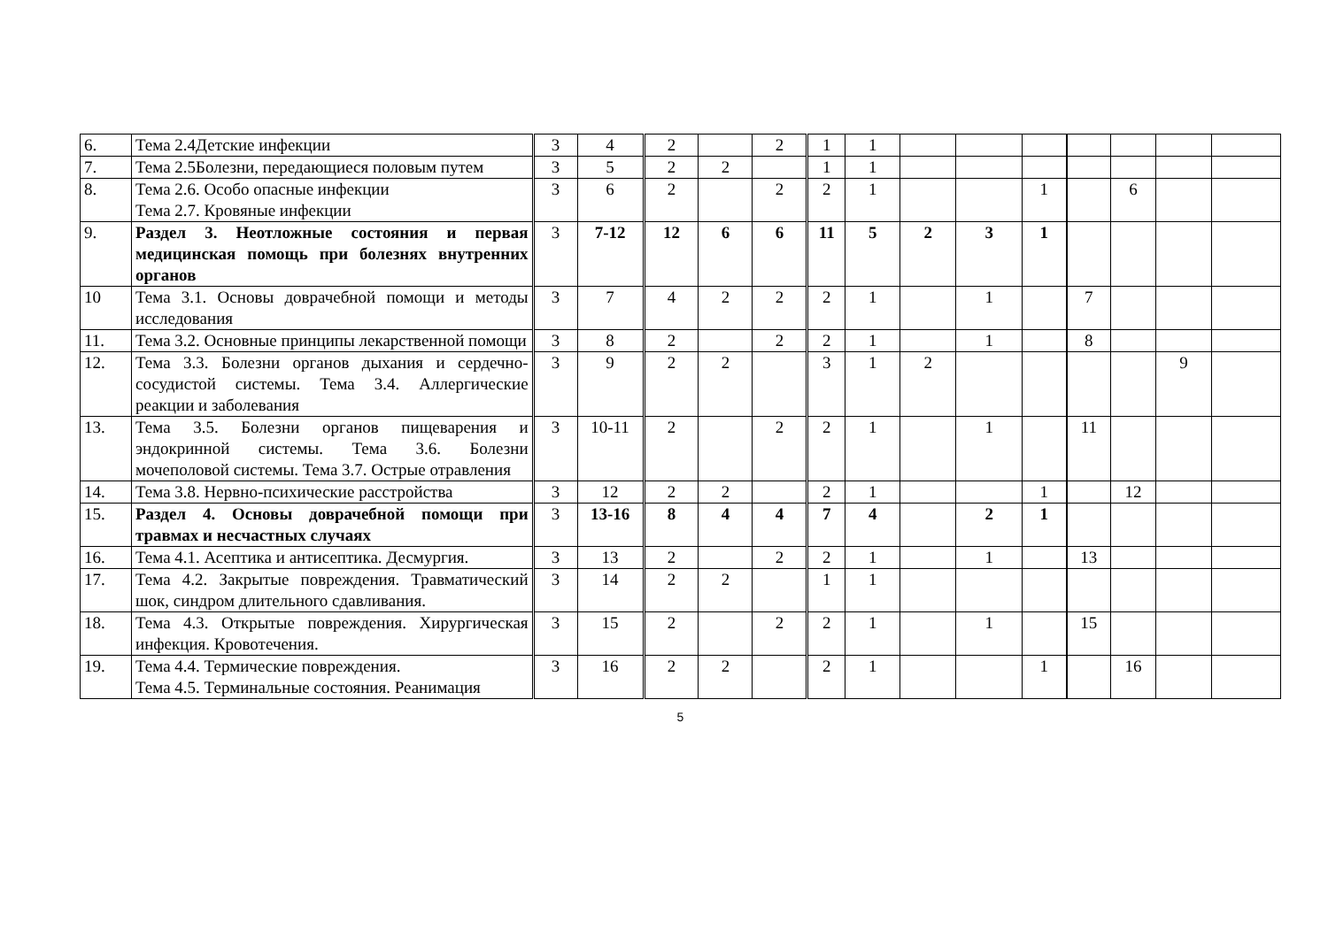| 6. | Тема 2.4Детские инфекции | 3 | 4 | 2 | | 2 | 1 | 1 | | | | | | | |
| 7. | Тема 2.5Болезни, передающиеся половым путем | 3 | 5 | 2 | 2 | | 1 | 1 | | | | | | | |
| 8. | Тема 2.6. Особо опасные инфекции Тема 2.7. Кровяные инфекции | 3 | 6 | 2 | | 2 | 2 | 1 | | | 1 | | 6 | | |
| 9. | Раздел 3. Неотложные состояния и первая медицинская помощь при болезнях внутренних органов | 3 | 7-12 | 12 | 6 | 6 | 11 | 5 | 2 | 3 | 1 | | | | |
| 10 | Тема 3.1. Основы доврачебной помощи и методы исследования | 3 | 7 | 4 | 2 | 2 | 2 | 1 | | 1 | | 7 | | | |
| 11. | Тема 3.2. Основные принципы лекарственной помощи | 3 | 8 | 2 | | 2 | 2 | 1 | | 1 | | 8 | | | |
| 12. | Тема 3.3. Болезни органов дыхания и сердечно-сосудистой системы. Тема 3.4. Аллергические реакции и заболевания | 3 | 9 | 2 | 2 | | 3 | 1 | 2 | | | | | 9 | |
| 13. | Тема 3.5. Болезни органов пищеварения и эндокринной системы. Тема 3.6. Болезни мочеполовой системы. Тема 3.7. Острые отравления | 3 | 10-11 | 2 | | 2 | 2 | 1 | | 1 | | 11 | | | |
| 14. | Тема 3.8. Нервно-психические расстройства | 3 | 12 | 2 | 2 | | 2 | 1 | | | 1 | | 12 | | |
| 15. | Раздел 4. Основы доврачебной помощи при травмах и несчастных случаях | 3 | 13-16 | 8 | 4 | 4 | 7 | 4 | | 2 | 1 | | | | |
| 16. | Тема 4.1. Асептика и антисептика. Десмургия. | 3 | 13 | 2 | | 2 | 2 | 1 | | 1 | | 13 | | | |
| 17. | Тема 4.2. Закрытые повреждения. Травматический шок, синдром длительного сдавливания. | 3 | 14 | 2 | 2 | | 1 | 1 | | | | | | | |
| 18. | Тема 4.3. Открытые повреждения. Хирургическая инфекция. Кровотечения. | 3 | 15 | 2 | | 2 | 2 | 1 | | 1 | | 15 | | | |
| 19. | Тема 4.4. Термические повреждения. Тема 4.5. Терминальные состояния. Реанимация | 3 | 16 | 2 | 2 | | 2 | 1 | | | 1 | | 16 | | |
5